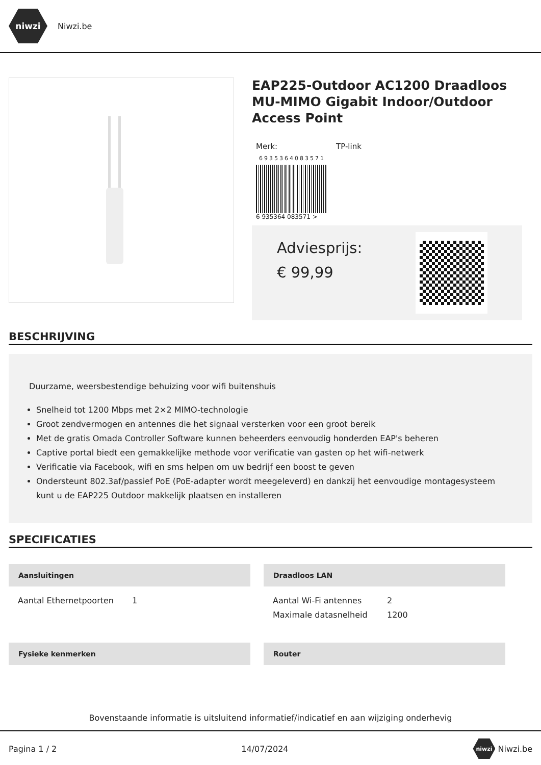niwzi
Niwzi.be
EAP225-Outdoor AC1200 Draadloos MU-MIMO Gigabit Indoor/Outdoor Access Point
Merk: TP-link
6935364083571
6 935364 083571 >
Adviesprijs:
€ 99,99
BESCHRIJVING
Duurzame, weersbestendige behuizing voor wifi buitenshuis
Snelheid tot 1200 Mbps met 2×2 MIMO-technologie
Groot zendvermogen en antennes die het signaal versterken voor een groot bereik
Met de gratis Omada Controller Software kunnen beheerders eenvoudig honderden EAP's beheren
Captive portal biedt een gemakkelijke methode voor verificatie van gasten op het wifi-netwerk
Verificatie via Facebook, wifi en sms helpen om uw bedrijf een boost te geven
Ondersteunt 802.3af/passief PoE (PoE-adapter wordt meegeleverd) en dankzij het eenvoudige montagesysteem kunt u de EAP225 Outdoor makkelijk plaatsen en installeren
SPECIFICATIES
Aansluitingen
| Aantal Ethernetpoorten | 1 |
Draadloos LAN
| Aantal Wi-Fi antennes | 2 |
| Maximale datasnelheid | 1200 |
Fysieke kenmerken
Router
Bovenstaande informatie is uitsluitend informatief/indicatief en aan wijziging onderhevig
Pagina 1 / 2 14/07/2024 niwzi Niwzi.be